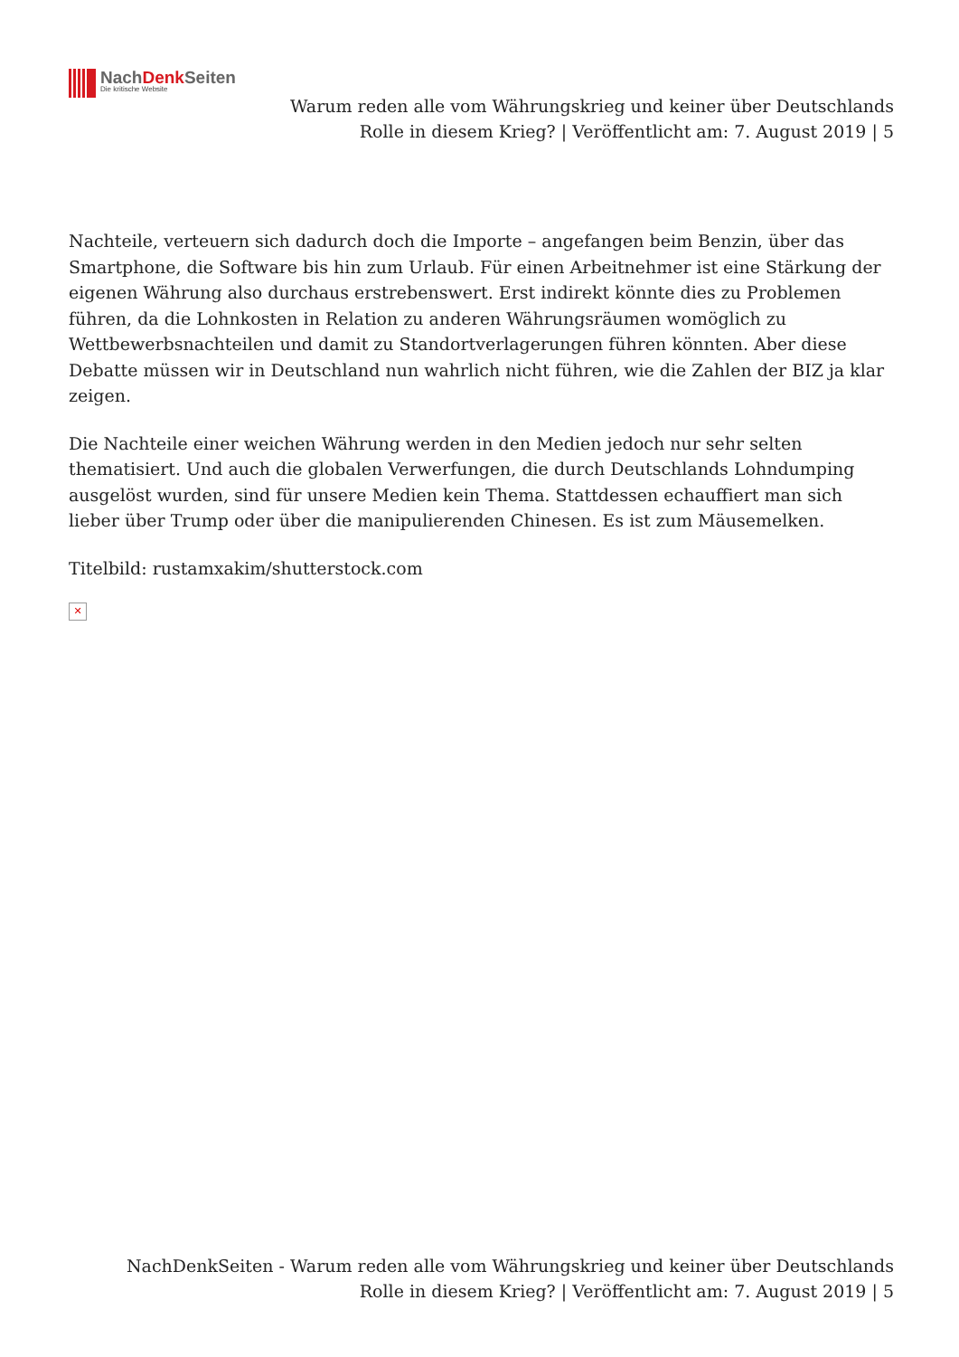NachDenk Seiten
Die kritische Website
Warum reden alle vom Währungskrieg und keiner über Deutschlands Rolle in diesem Krieg? | Veröffentlicht am: 7. August 2019 | 5
Nachteile, verteuern sich dadurch doch die Importe – angefangen beim Benzin, über das Smartphone, die Software bis hin zum Urlaub. Für einen Arbeitnehmer ist eine Stärkung der eigenen Währung also durchaus erstrebenswert. Erst indirekt könnte dies zu Problemen führen, da die Lohnkosten in Relation zu anderen Währungsräumen womöglich zu Wettbewerbsnachteilen und damit zu Standortverlagerungen führen könnten. Aber diese Debatte müssen wir in Deutschland nun wahrlich nicht führen, wie die Zahlen der BIZ ja klar zeigen.
Die Nachteile einer weichen Währung werden in den Medien jedoch nur sehr selten thematisiert. Und auch die globalen Verwerfungen, die durch Deutschlands Lohndumping ausgelöst wurden, sind für unsere Medien kein Thema. Stattdessen echauffiert man sich lieber über Trump oder über die manipulierenden Chinesen. Es ist zum Mäusemelken.
Titelbild: rustamxakim/shutterstock.com
✕
NachDenkSeiten - Warum reden alle vom Währungskrieg und keiner über Deutschlands Rolle in diesem Krieg? | Veröffentlicht am: 7. August 2019 | 5